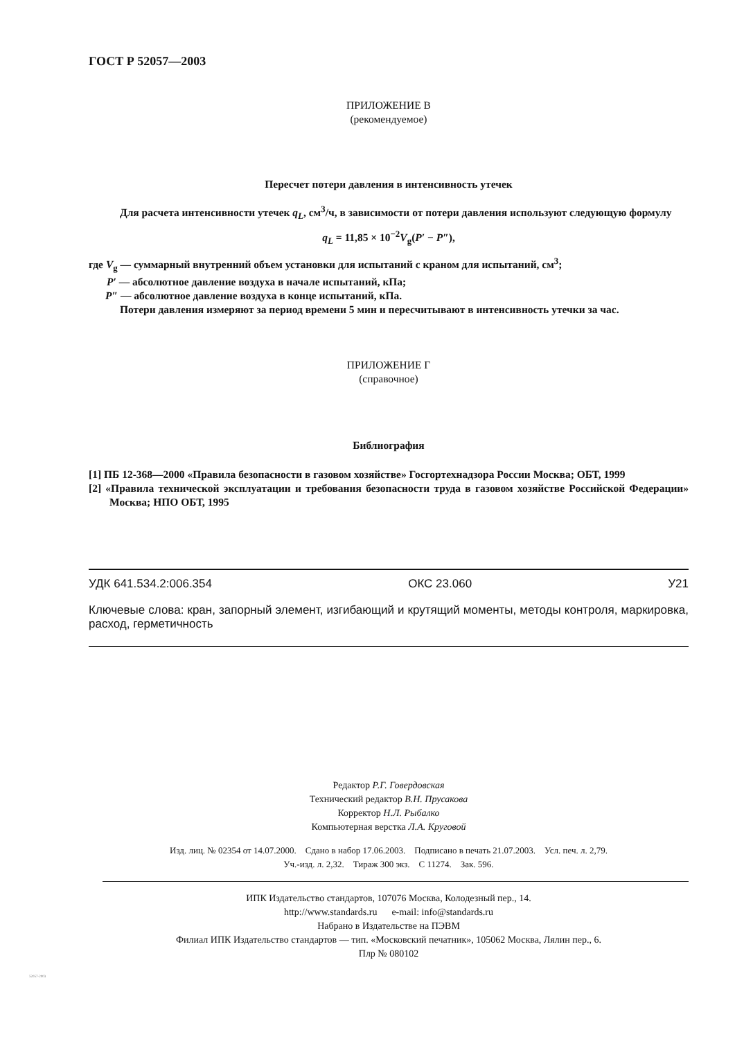ГОСТ Р 52057—2003
ПРИЛОЖЕНИЕ В
(рекомендуемое)
Пересчет потери давления в интенсивность утечек
Для расчета интенсивности утечек q<sub>L</sub>, см<sup>3</sup>/ч, в зависимости от потери давления используют следующую формулу
q<sub>L</sub> = 11,85 × 10<sup>−2</sup>V<sub>g</sub>(P′ − P″),
где V<sub>g</sub> — суммарный внутренний объем установки для испытаний с краном для испытаний, см<sup>3</sup>;
P′ — абсолютное давление воздуха в начале испытаний, кПа;
P″ — абсолютное давление воздуха в конце испытаний, кПа.
Потери давления измеряют за период времени 5 мин и пересчитывают в интенсивность утечки за час.
ПРИЛОЖЕНИЕ Г
(справочное)
Библиография
[1] ПБ 12-368—2000 «Правила безопасности в газовом хозяйстве» Госгортехнадзора России Москва; ОБТ, 1999
[2] «Правила технической эксплуатации и требования безопасности труда в газовом хозяйстве Российской Федерации» Москва; НПО ОБТ, 1995
УДК 641.534.2:006.354 ОКС 23.060 У21
Ключевые слова: кран, запорный элемент, изгибающий и крутящий моменты, методы контроля, маркировка, расход, герметичность
Редактор Р.Г. Говердовская
Технический редактор В.Н. Прусакова
Корректор Н.Л. Рыбалко
Компьютерная верстка Л.А. Круговой
Изд. лиц. № 02354 от 14.07.2000. Сдано в набор 17.06.2003. Подписано в печать 21.07.2003. Усл. печ. л. 2,79.
Уч.-изд. л. 2,32. Тираж 300 экз. С 11274. Зак. 596.
ИПК Издательство стандартов, 107076 Москва, Колодезный пер., 14.
http://www.standards.ru e-mail: info@standards.ru
Набрано в Издательстве на ПЭВМ
Филиал ИПК Издательство стандартов — тип. «Московский печатник», 105062 Москва, Лялин пер., 6.
Плр № 080102
52057-2003